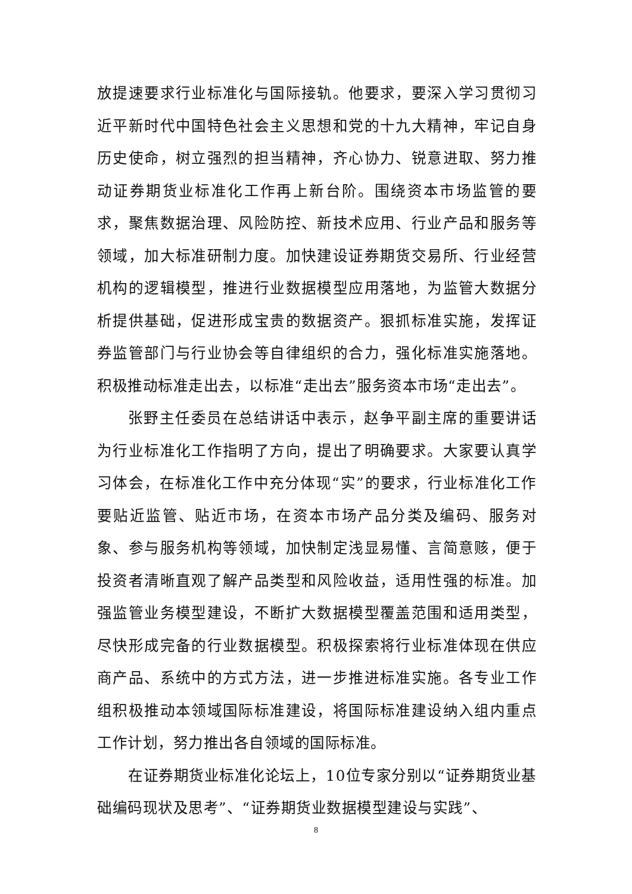放提速要求行业标准化与国际接轨。他要求，要深入学习贯彻习近平新时代中国特色社会主义思想和党的十九大精神，牢记自身历史使命，树立强烈的担当精神，齐心协力、锐意进取、努力推动证券期货业标准化工作再上新台阶。围绕资本市场监管的要求，聚焦数据治理、风险防控、新技术应用、行业产品和服务等领域，加大标准研制力度。加快建设证券期货交易所、行业经营机构的逻辑模型，推进行业数据模型应用落地，为监管大数据分析提供基础，促进形成宝贵的数据资产。狠抓标准实施，发挥证券监管部门与行业协会等自律组织的合力，强化标准实施落地。积极推动标准走出去，以标准“走出去”服务资本市场“走出去”。
张野主任委员在总结讲话中表示，赵争平副主席的重要讲话为行业标准化工作指明了方向，提出了明确要求。大家要认真学习体会，在标准化工作中充分体现“实”的要求，行业标准化工作要贴近监管、贴近市场，在资本市场产品分类及编码、服务对象、参与服务机构等领域，加快制定浅显易懂、言简意赅，便于投资者清晰直观了解产品类型和风险收益，适用性强的标准。加强监管业务模型建设，不断扩大数据模型覆盖范围和适用类型，尽快形成完备的行业数据模型。积极探索将行业标准体现在供应商产品、系统中的方式方法，进一步推进标准实施。各专业工作组积极推动本领域国际标准建设，将国际标准建设纳入组内重点工作计划，努力推出各自领域的国际标准。
在证券期货业标准化论坛上，10位专家分别以“证券期货业基础编码现状及思考”、“证券期货业数据模型建设与实践”、
8